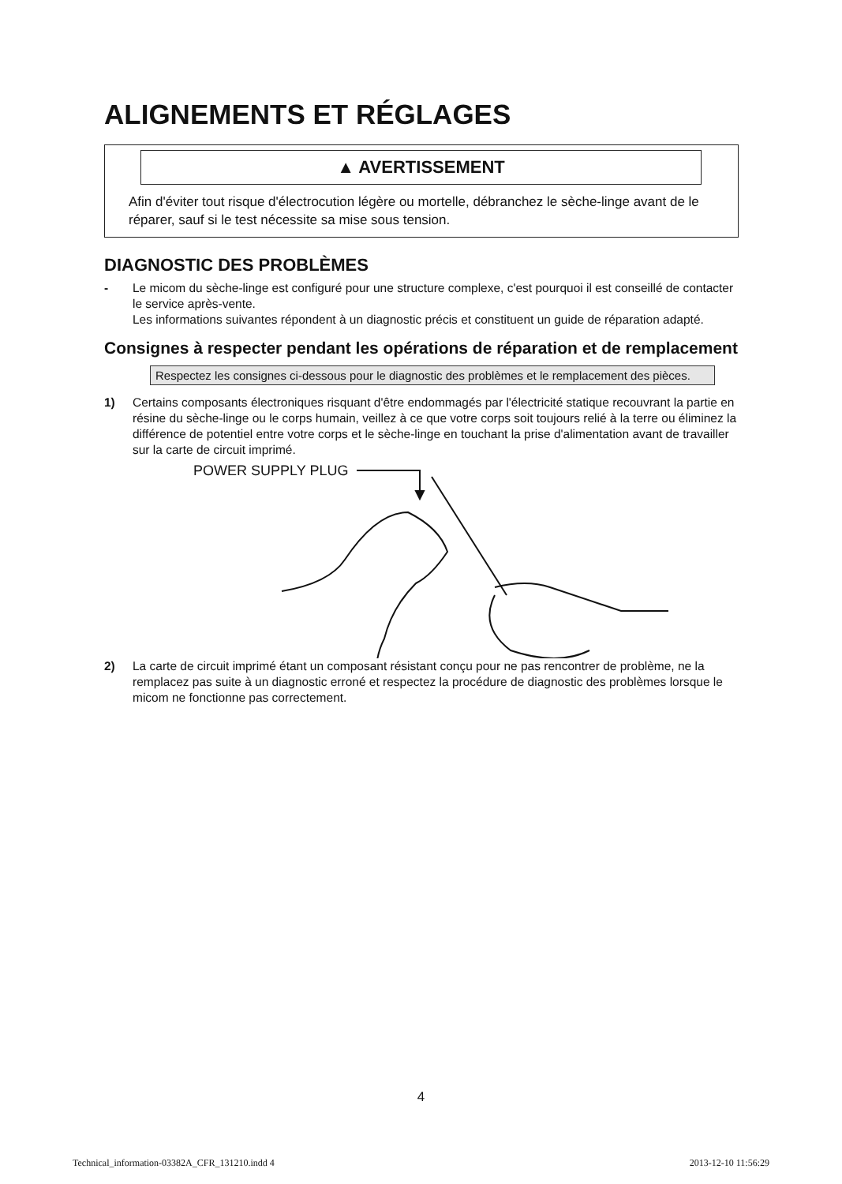ALIGNEMENTS ET RÉGLAGES
▲ AVERTISSEMENT
Afin d'éviter tout risque d'électrocution légère ou mortelle, débranchez le sèche-linge avant de le réparer, sauf si le test nécessite sa mise sous tension.
DIAGNOSTIC DES PROBLÈMES
- Le micom du sèche-linge est configuré pour une structure complexe, c'est pourquoi il est conseillé de contacter le service après-vente.
Les informations suivantes répondent à un diagnostic précis et constituent un guide de réparation adapté.
Consignes à respecter pendant les opérations de réparation et de remplacement
Respectez les consignes ci-dessous pour le diagnostic des problèmes et le remplacement des pièces.
1) Certains composants électroniques risquant d'être endommagés par l'électricité statique recouvrant la partie en résine du sèche-linge ou le corps humain, veillez à ce que votre corps soit toujours relié à la terre ou éliminez la différence de potentiel entre votre corps et le sèche-linge en touchant la prise d'alimentation avant de travailler sur la carte de circuit imprimé.
POWER SUPPLY PLUG
2) La carte de circuit imprimé étant un composant résistant conçu pour ne pas rencontrer de problème, ne la remplacez pas suite à un diagnostic erroné et respectez la procédure de diagnostic des problèmes lorsque le micom ne fonctionne pas correctement.
4
Technical_information-03382A_CFR_131210.indd 4 2013-12-10 11:56:29